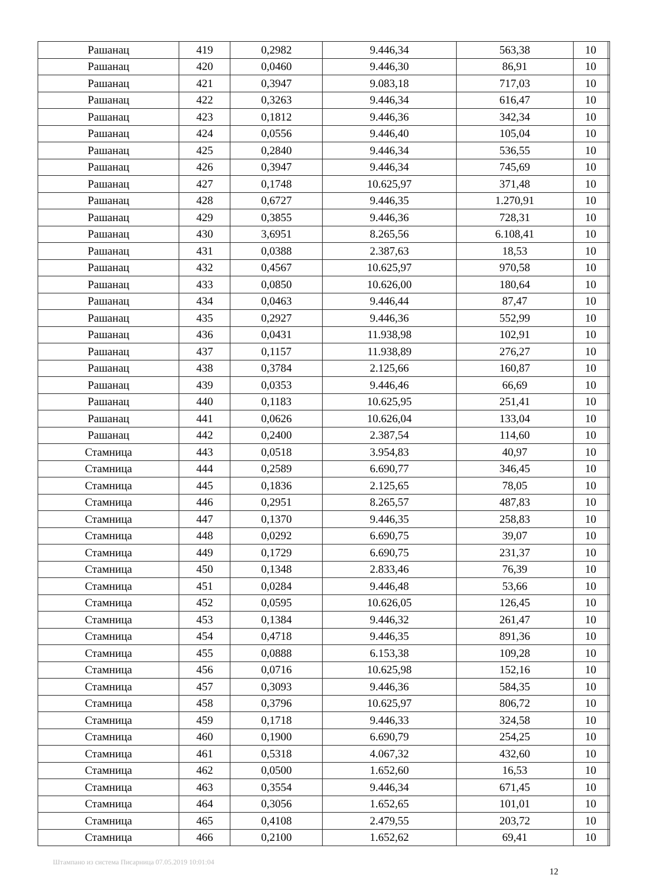| Рашанац | 419 | 0,2982 | 9.446,34 | 563,38 | 10 | |
| Рашанац | 420 | 0,0460 | 9.446,30 | 86,91 | 10 | |
| Рашанац | 421 | 0,3947 | 9.083,18 | 717,03 | 10 | |
| Рашанац | 422 | 0,3263 | 9.446,34 | 616,47 | 10 | |
| Рашанац | 423 | 0,1812 | 9.446,36 | 342,34 | 10 | |
| Рашанац | 424 | 0,0556 | 9.446,40 | 105,04 | 10 | |
| Рашанац | 425 | 0,2840 | 9.446,34 | 536,55 | 10 | |
| Рашанац | 426 | 0,3947 | 9.446,34 | 745,69 | 10 | |
| Рашанац | 427 | 0,1748 | 10.625,97 | 371,48 | 10 | |
| Рашанац | 428 | 0,6727 | 9.446,35 | 1.270,91 | 10 | |
| Рашанац | 429 | 0,3855 | 9.446,36 | 728,31 | 10 | |
| Рашанац | 430 | 3,6951 | 8.265,56 | 6.108,41 | 10 | |
| Рашанац | 431 | 0,0388 | 2.387,63 | 18,53 | 10 | |
| Рашанац | 432 | 0,4567 | 10.625,97 | 970,58 | 10 | |
| Рашанац | 433 | 0,0850 | 10.626,00 | 180,64 | 10 | |
| Рашанац | 434 | 0,0463 | 9.446,44 | 87,47 | 10 | |
| Рашанац | 435 | 0,2927 | 9.446,36 | 552,99 | 10 | |
| Рашанац | 436 | 0,0431 | 11.938,98 | 102,91 | 10 | |
| Рашанац | 437 | 0,1157 | 11.938,89 | 276,27 | 10 | |
| Рашанац | 438 | 0,3784 | 2.125,66 | 160,87 | 10 | |
| Рашанац | 439 | 0,0353 | 9.446,46 | 66,69 | 10 | |
| Рашанац | 440 | 0,1183 | 10.625,95 | 251,41 | 10 | |
| Рашанац | 441 | 0,0626 | 10.626,04 | 133,04 | 10 | |
| Рашанац | 442 | 0,2400 | 2.387,54 | 114,60 | 10 | |
| Стамница | 443 | 0,0518 | 3.954,83 | 40,97 | 10 | |
| Стамница | 444 | 0,2589 | 6.690,77 | 346,45 | 10 | |
| Стамница | 445 | 0,1836 | 2.125,65 | 78,05 | 10 | |
| Стамница | 446 | 0,2951 | 8.265,57 | 487,83 | 10 | |
| Стамница | 447 | 0,1370 | 9.446,35 | 258,83 | 10 | |
| Стамница | 448 | 0,0292 | 6.690,75 | 39,07 | 10 | |
| Стамница | 449 | 0,1729 | 6.690,75 | 231,37 | 10 | |
| Стамница | 450 | 0,1348 | 2.833,46 | 76,39 | 10 | |
| Стамница | 451 | 0,0284 | 9.446,48 | 53,66 | 10 | |
| Стамница | 452 | 0,0595 | 10.626,05 | 126,45 | 10 | |
| Стамница | 453 | 0,1384 | 9.446,32 | 261,47 | 10 | |
| Стамница | 454 | 0,4718 | 9.446,35 | 891,36 | 10 | |
| Стамница | 455 | 0,0888 | 6.153,38 | 109,28 | 10 | |
| Стамница | 456 | 0,0716 | 10.625,98 | 152,16 | 10 | |
| Стамница | 457 | 0,3093 | 9.446,36 | 584,35 | 10 | |
| Стамница | 458 | 0,3796 | 10.625,97 | 806,72 | 10 | |
| Стамница | 459 | 0,1718 | 9.446,33 | 324,58 | 10 | |
| Стамница | 460 | 0,1900 | 6.690,79 | 254,25 | 10 | |
| Стамница | 461 | 0,5318 | 4.067,32 | 432,60 | 10 | |
| Стамница | 462 | 0,0500 | 1.652,60 | 16,53 | 10 | |
| Стамница | 463 | 0,3554 | 9.446,34 | 671,45 | 10 | |
| Стамница | 464 | 0,3056 | 1.652,65 | 101,01 | 10 | |
| Стамница | 465 | 0,4108 | 2.479,55 | 203,72 | 10 | |
| Стамница | 466 | 0,2100 | 1.652,62 | 69,41 | 10 | |
Штампано из система Писарница 07.05.2019 10:01:04
12